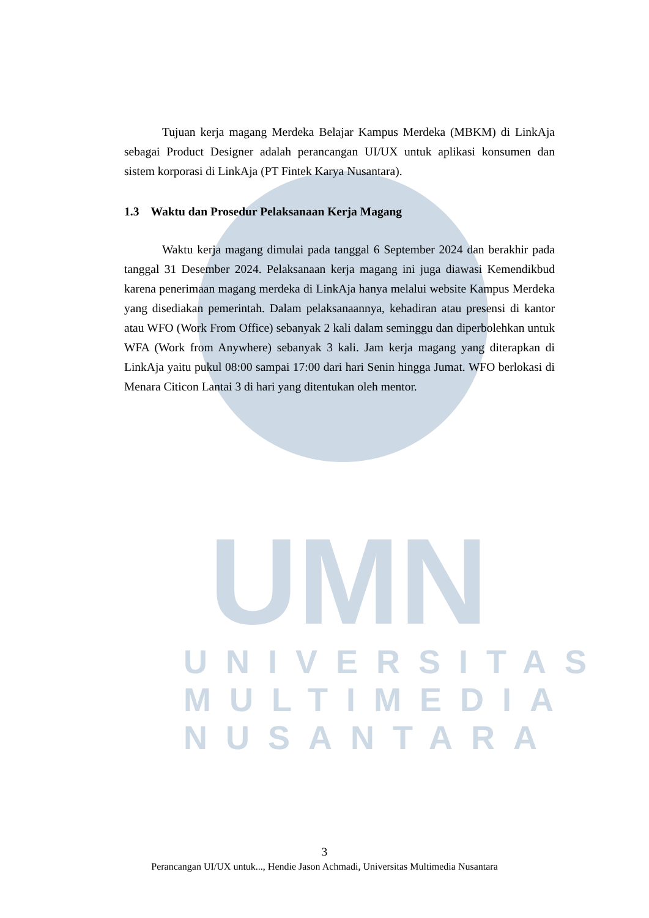UMN
UNIVERSITAS
MULTIMEDIA
NUSANTARA
Tujuan kerja magang Merdeka Belajar Kampus Merdeka (MBKM) di LinkAja sebagai Product Designer adalah perancangan UI/UX untuk aplikasi konsumen dan sistem korporasi di LinkAja (PT Fintek Karya Nusantara).
1.3 Waktu dan Prosedur Pelaksanaan Kerja Magang
Waktu kerja magang dimulai pada tanggal 6 September 2024 dan berakhir pada tanggal 31 Desember 2024. Pelaksanaan kerja magang ini juga diawasi Kemendikbud karena penerimaan magang merdeka di LinkAja hanya melalui website Kampus Merdeka yang disediakan pemerintah. Dalam pelaksanaannya, kehadiran atau presensi di kantor atau WFO (Work From Office) sebanyak 2 kali dalam seminggu dan diperbolehkan untuk WFA (Work from Anywhere) sebanyak 3 kali. Jam kerja magang yang diterapkan di LinkAja yaitu pukul 08:00 sampai 17:00 dari hari Senin hingga Jumat. WFO berlokasi di Menara Citicon Lantai 3 di hari yang ditentukan oleh mentor.
3
Perancangan UI/UX untuk..., Hendie Jason Achmadi, Universitas Multimedia Nusantara